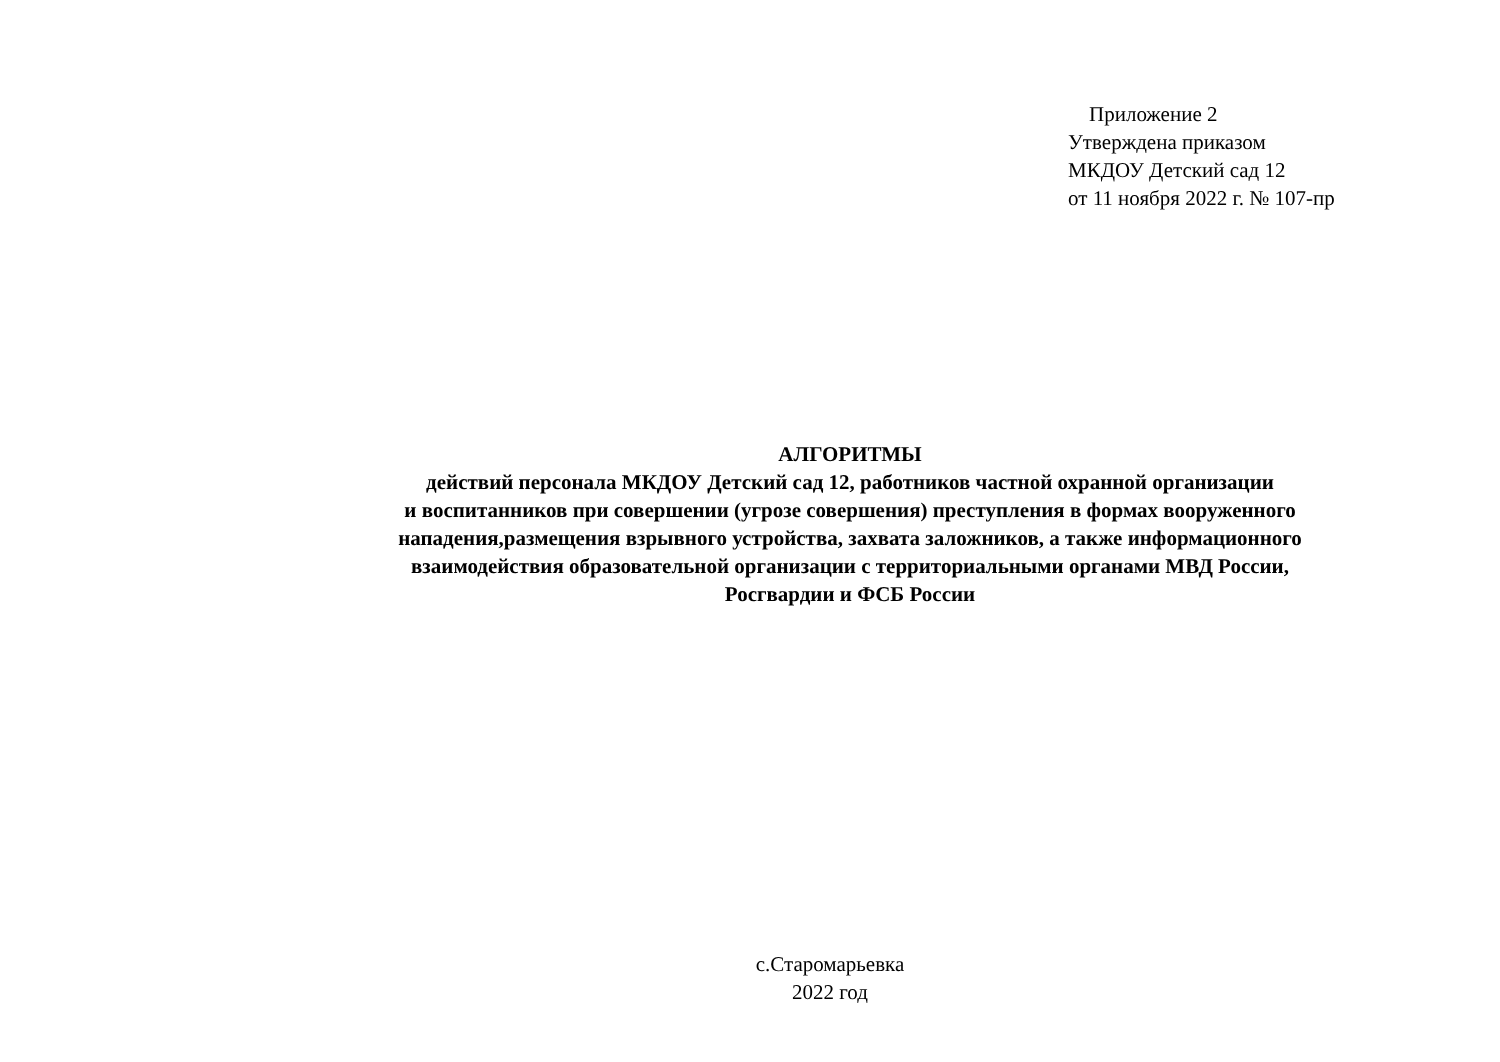Приложение 2
Утверждена приказом
МКДОУ Детский сад 12
от 11 ноября 2022 г. № 107-пр
АЛГОРИТМЫ
действий персонала МКДОУ Детский сад 12, работников частной охранной организации
и воспитанников при совершении (угрозе совершения) преступления в формах вооруженного
нападения,размещения взрывного устройства, захвата заложников, а также информационного
взаимодействия образовательной организации с территориальными органами МВД России,
Росгвардии и ФСБ России
с.Старомарьевка
2022 год